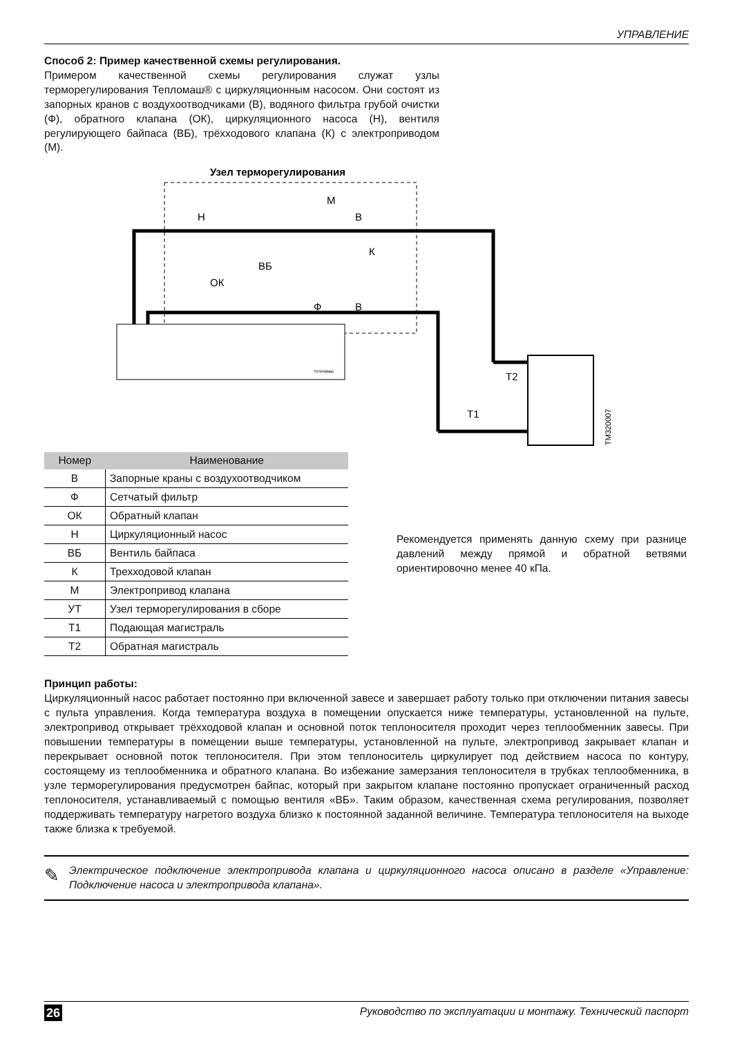УПРАВЛЕНИЕ
Способ 2: Пример качественной схемы регулирования.
Примером качественной схемы регулирования служат узлы терморегулирования Тепломаш® с циркуляционным насосом. Они состоят из запорных кранов с воздухоотводчиками (В), водяного фильтра грубой очистки (Ф), обратного клапана (ОК), циркуляционного насоса (Н), вентиля регулирующего байпаса (ВБ), трёхходового клапана (К) с электроприводом (М).
Узел терморегулирования
Н
В
В
M
К
ВБ
ОК
Ф
Т2
Т1
TM320007
Тепломаш
| Номер | Наименование |
| --- | --- |
| В | Запорные краны с воздухоотводчиком |
| Ф | Сетчатый фильтр |
| ОК | Обратный клапан |
| Н | Циркуляционный насос |
| ВБ | Вентиль байпаса |
| К | Трехходовой клапан |
| М | Электропривод клапана |
| УТ | Узел терморегулирования в сборе |
| Т1 | Подающая магистраль |
| Т2 | Обратная магистраль |
Рекомендуется применять данную схему при разнице давлений между прямой и обратной ветвями ориентировочно менее 40 кПа.
Принцип работы:
Циркуляционный насос работает постоянно при включенной завесе и завершает работу только при отключении питания завесы с пульта управления. Когда температура воздуха в помещении опускается ниже температуры, установленной на пульте, электропривод открывает трёхходовой клапан и основной поток теплоносителя проходит через теплообменник завесы. При повышении температуры в помещении выше температуры, установленной на пульте, электропривод закрывает клапан и перекрывает основной поток теплоносителя. При этом теплоноситель циркулирует под действием насоса по контуру, состоящему из теплообменника и обратного клапана. Во избежание замерзания теплоносителя в трубках теплообменника, в узле терморегулирования предусмотрен байпас, который при закрытом клапане постоянно пропускает ограниченный расход теплоносителя, устанавливаемый с помощью вентиля «ВБ». Таким образом, качественная схема регулирования, позволяет поддерживать температуру нагретого воздуха близко к постоянной заданной величине. Температура теплоносителя на выходе также близка к требуемой.
✎
Электрическое подключение электропривода клапана и циркуляционного насоса описано в разделе «Управление: Подключение насоса и электропривода клапана».
26 Руководство по эксплуатации и монтажу. Технический паспорт